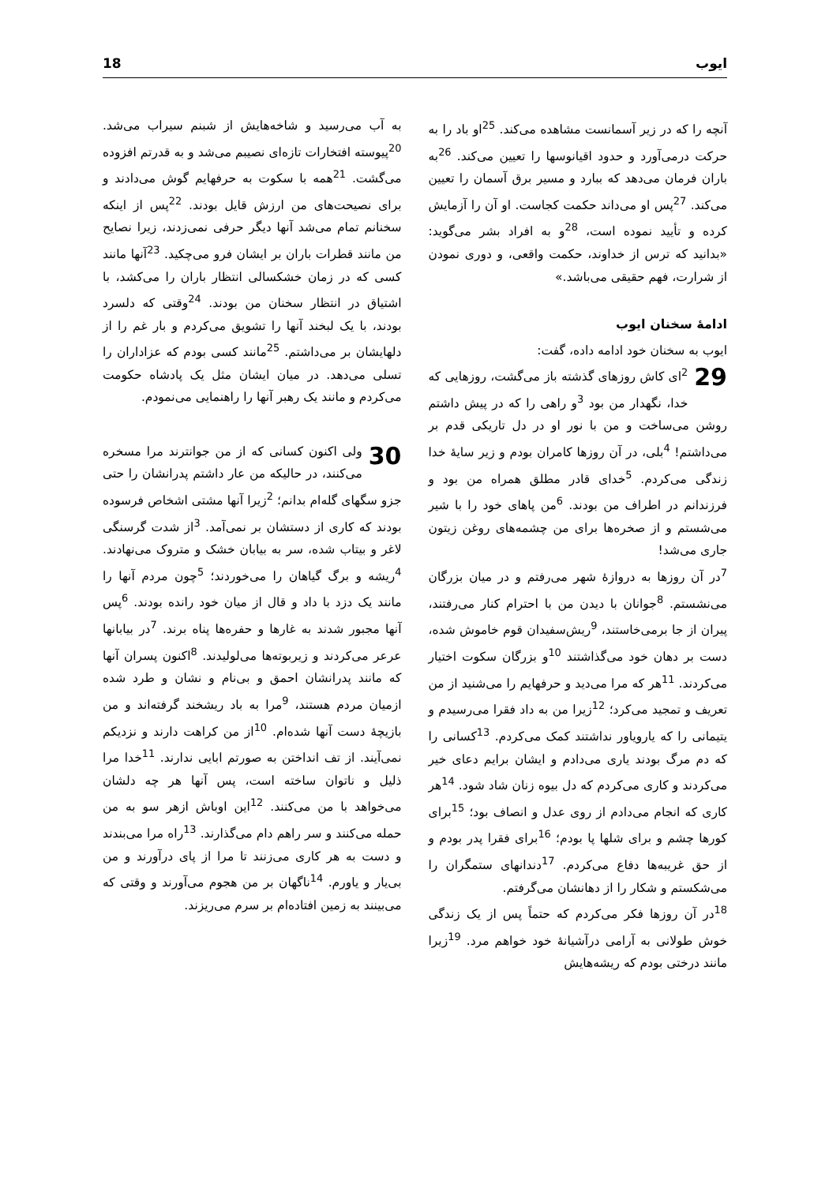ایوب 18
آنچه را که در زیر آسمانست مشاهده می‌کند. <sup>25</sup>او باد را به حرکت درمی‌آورد و حدود اقیانوسها را تعیین می‌کند. <sup>26</sup>به باران فرمان می‌دهد که ببارد و مسیر برق آسمان را تعیین می‌کند. <sup>27</sup>پس او می‌داند حکمت کجاست. او آن را آزمایش کرده و تأیید نموده است، <sup>28</sup>و به افراد بشر می‌گوید: «بدانید که ترس از خداوند، حکمت واقعی، و دوری نمودن از شرارت، فهم حقیقی می‌باشد.»
ادامهٔ سخنان ایوب
ایوب به سخنان خود ادامه داده، گفت:
29<sup>2</sup>ای کاش روزهای گذشته باز می‌گشت، روزهایی که خدا، نگهدار من بود <sup>3</sup>و راهی را که در پیش داشتم روشن می‌ساخت و من با نور او در دل تاریکی قدم بر می‌داشتم! <sup>4</sup>بلی، در آن روزها کامران بودم و زیر سایهٔ خدا زندگی می‌کردم. <sup>5</sup>خدای قادر مطلق همراه من بود و فرزندانم در اطراف من بودند. <sup>6</sup>من پاهای خود را با شیر می‌شستم و از صخره‌ها برای من چشمه‌های روغن زیتون جاری می‌شد!
<sup>7</sup> در آن روزها به دروازهٔ شهر می‌رفتم و در میان بزرگان می‌نشستم. <sup>8</sup>جوانان با دیدن من با احترام کنار می‌رفتند، پیران از جا برمی‌خاستند، <sup>9</sup>ریش‌سفیدان قوم خاموش شده، دست بر دهان خود می‌گذاشتند <sup>10</sup>و بزرگان سکوت اختیار می‌کردند. <sup>11</sup>هر که مرا می‌دید و حرفهایم را می‌شنید از من تعریف و تمجید می‌کرد؛ <sup>12</sup>زیرا من به داد فقرا می‌رسیدم و یتیمانی را که یارویاور نداشتند کمک می‌کردم. <sup>13</sup>کسانی را که دم مرگ بودند یاری می‌دادم و ایشان برایم دعای خیر می‌کردند و کاری می‌کردم که دل بیوه زنان شاد شود. <sup>14</sup>هر کاری که انجام می‌دادم از روی عدل و انصاف بود؛ <sup>15</sup>برای کورها چشم و برای شلها پا بودم؛ <sup>16</sup>برای فقرا پدر بودم و از حق غریبه‌ها دفاع می‌کردم. <sup>17</sup>دندانهای ستمگران را می‌شکستم و شکار را از دهانشان می‌گرفتم.
<sup>18</sup> در آن روزها فکر می‌کردم که حتماً پس از یک زندگی خوش طولانی به آرامی درآشیانهٔ خود خواهم مرد. <sup>19</sup>زیرا مانند درختی بودم که ریشه‌هایش
به آب می‌رسید و شاخه‌هایش از شبنم سیراب می‌شد. <sup>20</sup>پیوسته افتخارات تازه‌ای نصیبم می‌شد و به قدرتم افزوده می‌گشت. <sup>21</sup>همه با سکوت به حرفهایم گوش می‌دادند و برای نصیحت‌های من ارزش قایل بودند. <sup>22</sup>پس از اینکه سخنانم تمام می‌شد آنها دیگر حرفی نمی‌زدند، زیرا نصایح من مانند قطرات باران بر ایشان فرو می‌چکید. <sup>23</sup>آنها مانند کسی که در زمان خشکسالی انتظار باران را می‌کشد، با اشتیاق در انتظار سخنان من بودند. <sup>24</sup>وقتی که دلسرد بودند، با یک لبخند آنها را تشویق می‌کردم و بار غم را از دلهایشان بر می‌داشتم. <sup>25</sup>مانند کسی بودم که عزاداران را تسلی می‌دهد. در میان ایشان مثل یک پادشاه حکومت می‌کردم و مانند یک رهبر آنها را راهنمایی می‌نمودم.
30 ولی اکنون کسانی که از من جوانترند مرا مسخره می‌کنند، در حالیکه من عار داشتم پدرانشان را حتی جزو سگهای گله‌ام بدانم؛ <sup>2</sup>زیرا آنها مشتی اشخاص فرسوده بودند که کاری از دستشان بر نمی‌آمد. <sup>3</sup>از شدت گرسنگی لاغر و بیتاب شده، سر به بیابان خشک و متروک می‌نهادند. <sup>4</sup>ریشه و برگ گیاهان را می‌خوردند؛ <sup>5</sup>چون مردم آنها را مانند یک دزد با داد و قال از میان خود رانده بودند. <sup>6</sup>پس آنها مجبور شدند به غارها و حفره‌ها پناه برند. <sup>7</sup>در بیابانها عرعر می‌کردند و زیربوته‌ها می‌لولیدند. <sup>8</sup>اکنون پسران آنها که مانند پدرانشان احمق و بی‌نام و نشان و طرد شده ازمیان مردم هستند، <sup>9</sup>مرا به باد ریشخند گرفته‌اند و من بازیچهٔ دست آنها شده‌ام. <sup>10</sup>از من کراهت دارند و نزدیکم نمی‌آیند. از تف انداختن به صورتم ابایی ندارند. <sup>11</sup>خدا مرا ذلیل و ناتوان ساخته است، پس آنها هر چه دلشان می‌خواهد با من می‌کنند. <sup>12</sup>این اوباش ازهر سو به من حمله می‌کنند و سر راهم دام می‌گذارند. <sup>13</sup>راه مرا می‌بندند و دست به هر کاری می‌زنند تا مرا از پای درآورند و من بی‌یار و یاورم. <sup>14</sup>ناگهان بر من هجوم می‌آورند و وقتی که می‌بینند به زمین افتاده‌ام بر سرم می‌ریزند.